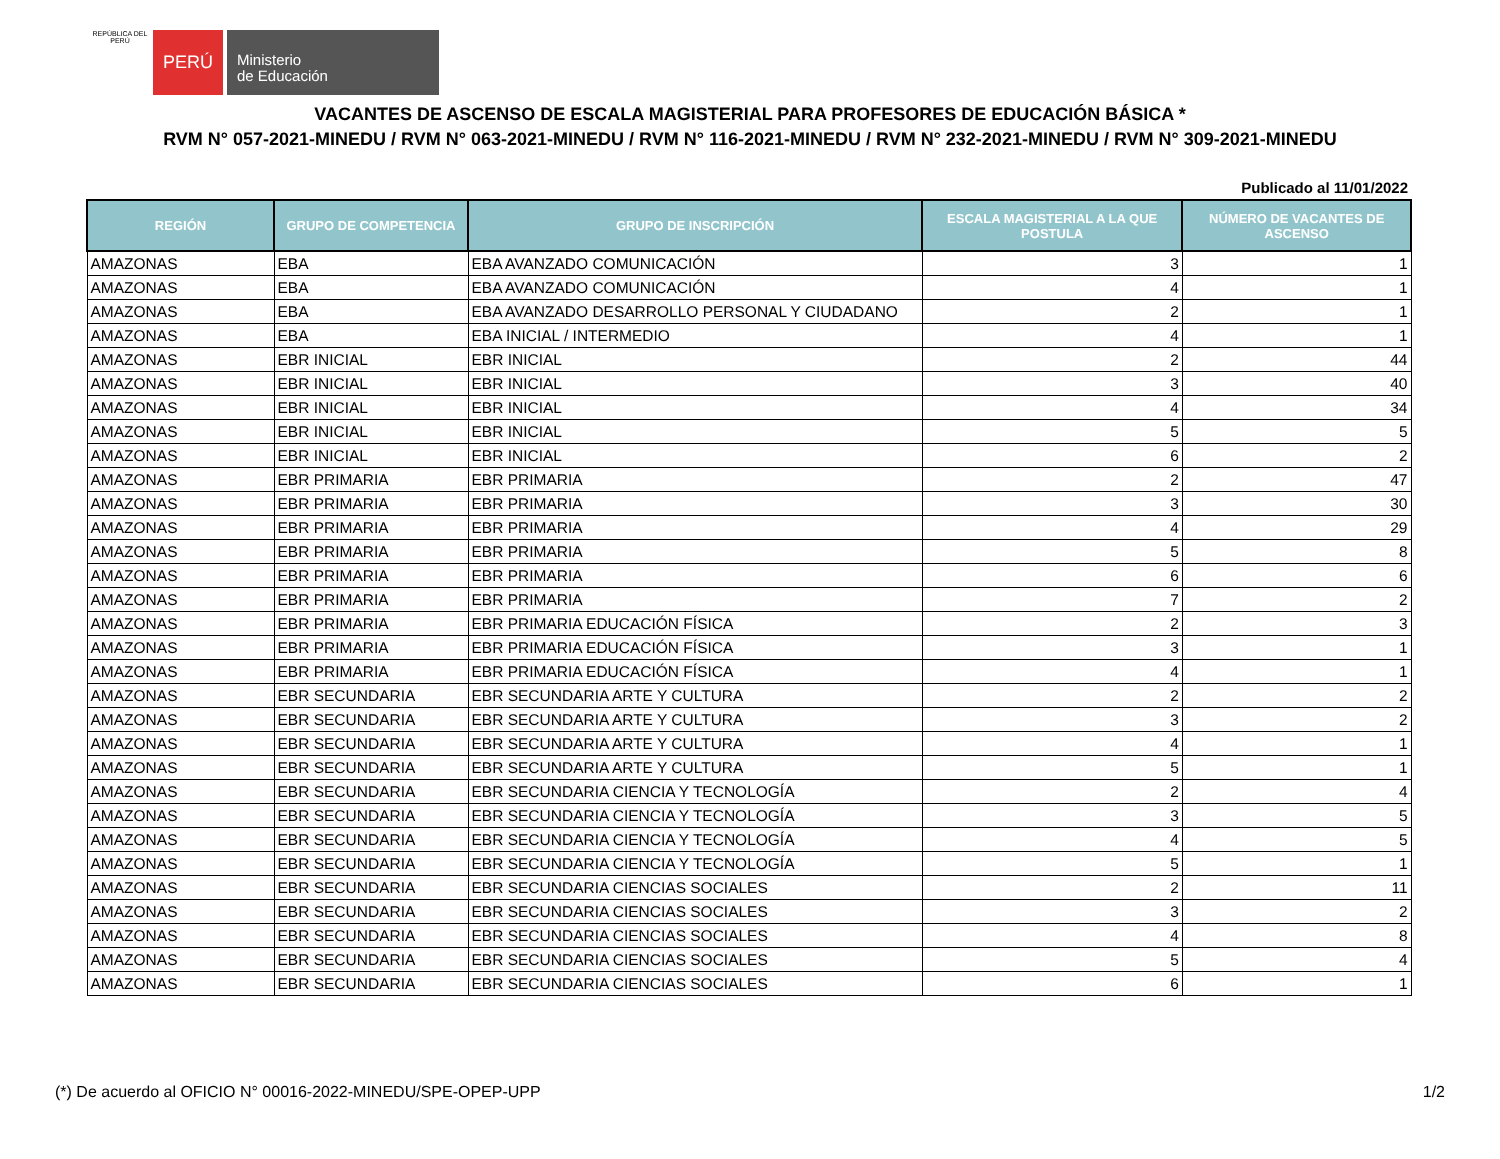REPÚBLICA DEL PERÚ
PERÚ
Ministerio
de Educación
VACANTES DE ASCENSO DE ESCALA MAGISTERIAL PARA PROFESORES DE EDUCACIÓN BÁSICA *
RVM N° 057-2021-MINEDU / RVM N° 063-2021-MINEDU / RVM N° 116-2021-MINEDU / RVM N° 232-2021-MINEDU / RVM N° 309-2021-MINEDU
Publicado al 11/01/2022
| REGIÓN | GRUPO DE COMPETENCIA | GRUPO DE INSCRIPCIÓN | ESCALA MAGISTERIAL A LA QUE POSTULA | NÚMERO DE VACANTES DE ASCENSO |
| --- | --- | --- | --- | --- |
| AMAZONAS | EBA | EBA AVANZADO COMUNICACIÓN | 3 | 1 |
| AMAZONAS | EBA | EBA AVANZADO COMUNICACIÓN | 4 | 1 |
| AMAZONAS | EBA | EBA AVANZADO DESARROLLO PERSONAL Y CIUDADANO | 2 | 1 |
| AMAZONAS | EBA | EBA INICIAL / INTERMEDIO | 4 | 1 |
| AMAZONAS | EBR INICIAL | EBR INICIAL | 2 | 44 |
| AMAZONAS | EBR INICIAL | EBR INICIAL | 3 | 40 |
| AMAZONAS | EBR INICIAL | EBR INICIAL | 4 | 34 |
| AMAZONAS | EBR INICIAL | EBR INICIAL | 5 | 5 |
| AMAZONAS | EBR INICIAL | EBR INICIAL | 6 | 2 |
| AMAZONAS | EBR PRIMARIA | EBR PRIMARIA | 2 | 47 |
| AMAZONAS | EBR PRIMARIA | EBR PRIMARIA | 3 | 30 |
| AMAZONAS | EBR PRIMARIA | EBR PRIMARIA | 4 | 29 |
| AMAZONAS | EBR PRIMARIA | EBR PRIMARIA | 5 | 8 |
| AMAZONAS | EBR PRIMARIA | EBR PRIMARIA | 6 | 6 |
| AMAZONAS | EBR PRIMARIA | EBR PRIMARIA | 7 | 2 |
| AMAZONAS | EBR PRIMARIA | EBR PRIMARIA EDUCACIÓN FÍSICA | 2 | 3 |
| AMAZONAS | EBR PRIMARIA | EBR PRIMARIA EDUCACIÓN FÍSICA | 3 | 1 |
| AMAZONAS | EBR PRIMARIA | EBR PRIMARIA EDUCACIÓN FÍSICA | 4 | 1 |
| AMAZONAS | EBR SECUNDARIA | EBR SECUNDARIA ARTE Y CULTURA | 2 | 2 |
| AMAZONAS | EBR SECUNDARIA | EBR SECUNDARIA ARTE Y CULTURA | 3 | 2 |
| AMAZONAS | EBR SECUNDARIA | EBR SECUNDARIA ARTE Y CULTURA | 4 | 1 |
| AMAZONAS | EBR SECUNDARIA | EBR SECUNDARIA ARTE Y CULTURA | 5 | 1 |
| AMAZONAS | EBR SECUNDARIA | EBR SECUNDARIA CIENCIA Y TECNOLOGÍA | 2 | 4 |
| AMAZONAS | EBR SECUNDARIA | EBR SECUNDARIA CIENCIA Y TECNOLOGÍA | 3 | 5 |
| AMAZONAS | EBR SECUNDARIA | EBR SECUNDARIA CIENCIA Y TECNOLOGÍA | 4 | 5 |
| AMAZONAS | EBR SECUNDARIA | EBR SECUNDARIA CIENCIA Y TECNOLOGÍA | 5 | 1 |
| AMAZONAS | EBR SECUNDARIA | EBR SECUNDARIA CIENCIAS SOCIALES | 2 | 11 |
| AMAZONAS | EBR SECUNDARIA | EBR SECUNDARIA CIENCIAS SOCIALES | 3 | 2 |
| AMAZONAS | EBR SECUNDARIA | EBR SECUNDARIA CIENCIAS SOCIALES | 4 | 8 |
| AMAZONAS | EBR SECUNDARIA | EBR SECUNDARIA CIENCIAS SOCIALES | 5 | 4 |
| AMAZONAS | EBR SECUNDARIA | EBR SECUNDARIA CIENCIAS SOCIALES | 6 | 1 |
(*) De acuerdo al OFICIO N° 00016-2022-MINEDU/SPE-OPEP-UPP 1/2